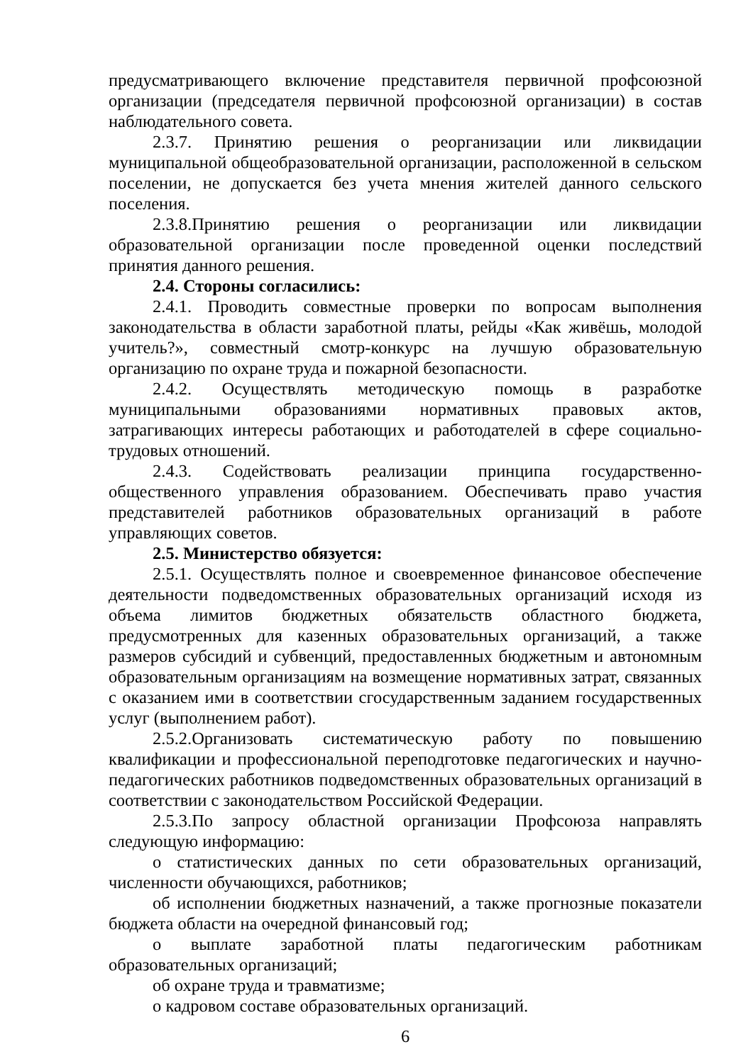предусматривающего включение представителя первичной профсоюзной организации (председателя первичной профсоюзной организации) в состав наблюдательного совета.
2.3.7. Принятию решения о реорганизации или ликвидации муниципальной общеобразовательной организации, расположенной в сельском поселении, не допускается без учета мнения жителей данного сельского поселения.
2.3.8.Принятию решения о реорганизации или ликвидации образовательной организации после проведенной оценки последствий принятия данного решения.
2.4. Стороны согласились:
2.4.1. Проводить совместные проверки по вопросам выполнения законодательства в области заработной платы, рейды «Как живёшь, молодой учитель?», совместный смотр-конкурс на лучшую образовательную организацию по охране труда и пожарной безопасности.
2.4.2. Осуществлять методическую помощь в разработке муниципальными образованиями нормативных правовых актов, затрагивающих интересы работающих и работодателей в сфере социально-трудовых отношений.
2.4.3. Содействовать реализации принципа государственно-общественного управления образованием. Обеспечивать право участия представителей работников образовательных организаций в работе управляющих советов.
2.5. Министерство обязуется:
2.5.1. Осуществлять полное и своевременное финансовое обеспечение деятельности подведомственных образовательных организаций исходя из объема лимитов бюджетных обязательств областного бюджета, предусмотренных для казенных образовательных организаций, а также размеров субсидий и субвенций, предоставленных бюджетным и автономным образовательным организациям на возмещение нормативных затрат, связанных с оказанием ими в соответствии сгосударственным заданием государственных услуг (выполнением работ).
2.5.2.Организовать систематическую работу по повышению квалификации и профессиональной переподготовке педагогических и научно-педагогических работников подведомственных образовательных организаций в соответствии с законодательством Российской Федерации.
2.5.3.По запросу областной организации Профсоюза направлять следующую информацию:
о статистических данных по сети образовательных организаций, численности обучающихся, работников;
об исполнении бюджетных назначений, а также прогнозные показатели бюджета области на очередной финансовый год;
о выплате заработной платы педагогическим работникам образовательных организаций;
об охране труда и травматизме;
о кадровом составе образовательных организаций.
6